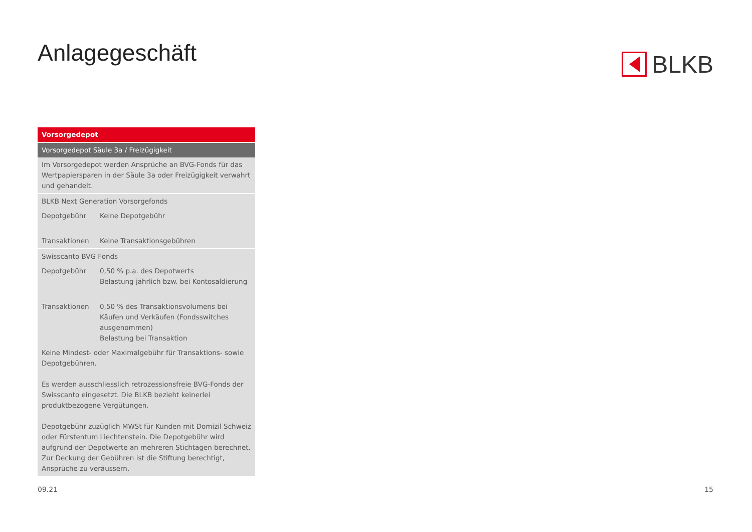Anlagegeschäft BLKB
| Vorsorgedepot | |
| --- | --- |
| Vorsorgedepot Säule 3a / Freizügigkeit | |
| Im Vorsorgedepot werden Ansprüche an BVG-Fonds für das Wertpapiersparen in der Säule 3a oder Freizügigkeit verwahrt und gehandelt. | |
| BLKB Next Generation Vorsorgefonds | |
| Depotgebühr | Keine Depotgebühr |
| Transaktionen | Keine Transaktionsgebühren |
| Swisscanto BVG Fonds | |
| Depotgebühr | 0,50 % p.a. des Depotwerts Belastung jährlich bzw. bei Kontosaldierung |
| Transaktionen | 0,50 % des Transaktionsvolumens bei Käufen und Verkäufen (Fondsswitches ausgenommen) Belastung bei Transaktion |
| Keine Mindest- oder Maximalgebühr für Transaktions- sowie Depotgebühren. Es werden ausschliesslich retrozessionsfreie BVG-Fonds der Swisscanto eingesetzt. Die BLKB bezieht keinerlei produktbezogene Vergütungen. Depotgebühr zuzüglich MWSt für Kunden mit Domizil Schweiz oder Fürstentum Liechtenstein. Die Depotgebühr wird aufgrund der Depotwerte an mehreren Stichtagen berechnet. Zur Deckung der Gebühren ist die Stiftung berechtigt, Ansprüche zu veräussern. | |
09.21 15